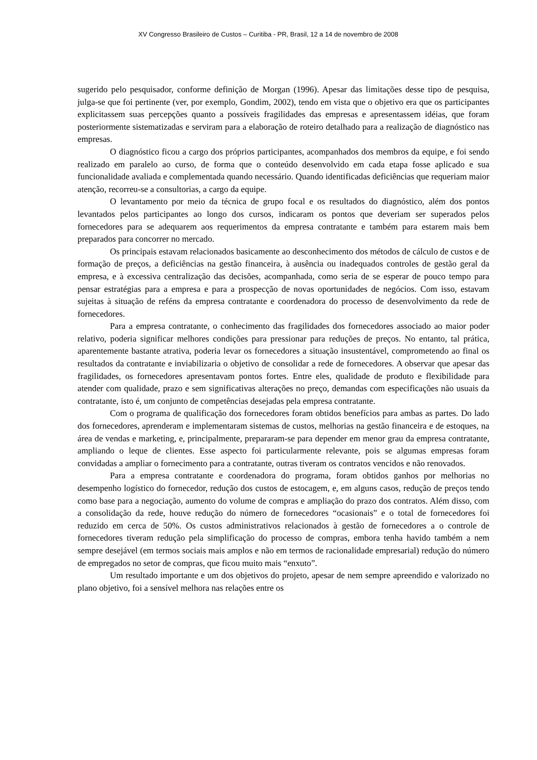XV Congresso Brasileiro de Custos – Curitiba - PR, Brasil, 12 a 14 de novembro de 2008
sugerido pelo pesquisador, conforme definição de Morgan (1996). Apesar das limitações desse tipo de pesquisa, julga-se que foi pertinente (ver, por exemplo, Gondim, 2002), tendo em vista que o objetivo era que os participantes explicitassem suas percepções quanto a possíveis fragilidades das empresas e apresentassem idéias, que foram posteriormente sistematizadas e serviram para a elaboração de roteiro detalhado para a realização de diagnóstico nas empresas.
O diagnóstico ficou a cargo dos próprios participantes, acompanhados dos membros da equipe, e foi sendo realizado em paralelo ao curso, de forma que o conteúdo desenvolvido em cada etapa fosse aplicado e sua funcionalidade avaliada e complementada quando necessário. Quando identificadas deficiências que requeriam maior atenção, recorreu-se a consultorias, a cargo da equipe.
O levantamento por meio da técnica de grupo focal e os resultados do diagnóstico, além dos pontos levantados pelos participantes ao longo dos cursos, indicaram os pontos que deveriam ser superados pelos fornecedores para se adequarem aos requerimentos da empresa contratante e também para estarem mais bem preparados para concorrer no mercado.
Os principais estavam relacionados basicamente ao desconhecimento dos métodos de cálculo de custos e de formação de preços, a deficiências na gestão financeira, à ausência ou inadequados controles de gestão geral da empresa, e à excessiva centralização das decisões, acompanhada, como seria de se esperar de pouco tempo para pensar estratégias para a empresa e para a prospecção de novas oportunidades de negócios. Com isso, estavam sujeitas à situação de reféns da empresa contratante e coordenadora do processo de desenvolvimento da rede de fornecedores.
Para a empresa contratante, o conhecimento das fragilidades dos fornecedores associado ao maior poder relativo, poderia significar melhores condições para pressionar para reduções de preços. No entanto, tal prática, aparentemente bastante atrativa, poderia levar os fornecedores a situação insustentável, comprometendo ao final os resultados da contratante e inviabilizaria o objetivo de consolidar a rede de fornecedores. A observar que apesar das fragilidades, os fornecedores apresentavam pontos fortes. Entre eles, qualidade de produto e flexibilidade para atender com qualidade, prazo e sem significativas alterações no preço, demandas com especificações não usuais da contratante, isto é, um conjunto de competências desejadas pela empresa contratante.
Com o programa de qualificação dos fornecedores foram obtidos benefícios para ambas as partes. Do lado dos fornecedores, aprenderam e implementaram sistemas de custos, melhorias na gestão financeira e de estoques, na área de vendas e marketing, e, principalmente, prepararam-se para depender em menor grau da empresa contratante, ampliando o leque de clientes. Esse aspecto foi particularmente relevante, pois se algumas empresas foram convidadas a ampliar o fornecimento para a contratante, outras tiveram os contratos vencidos e não renovados.
Para a empresa contratante e coordenadora do programa, foram obtidos ganhos por melhorias no desempenho logístico do fornecedor, redução dos custos de estocagem, e, em alguns casos, redução de preços tendo como base para a negociação, aumento do volume de compras e ampliação do prazo dos contratos. Além disso, com a consolidação da rede, houve redução do número de fornecedores “ocasionais” e o total de fornecedores foi reduzido em cerca de 50%. Os custos administrativos relacionados à gestão de fornecedores a o controle de fornecedores tiveram redução pela simplificação do processo de compras, embora tenha havido também a nem sempre desejável (em termos sociais mais amplos e não em termos de racionalidade empresarial) redução do número de empregados no setor de compras, que ficou muito mais “enxuto”.
Um resultado importante e um dos objetivos do projeto, apesar de nem sempre apreendido e valorizado no plano objetivo, foi a sensível melhora nas relações entre os